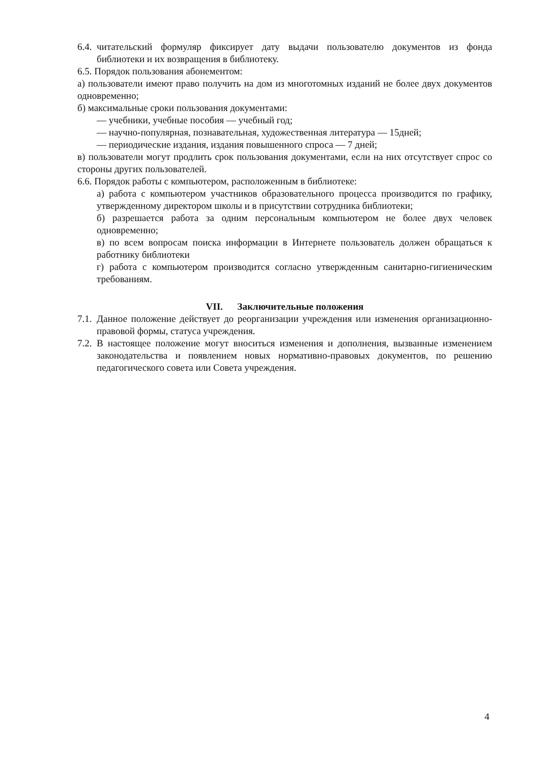6.4.
читательский формуляр фиксирует дату выдачи пользователю документов из фонда библиотеки и их возвращения в библиотеку.
6.5. Порядок пользования абонементом:
а) пользователи имеют право получить на дом из многотомных изданий не более двух документов одновременно;
б) максимальные сроки пользования документами:
— учебники, учебные пособия — учебный год;
— научно-популярная, познавательная, художественная литература — 15дней;
— периодические издания, издания повышенного спроса — 7 дней;
в) пользователи могут продлить срок пользования документами, если на них отсутствует спрос со стороны других пользователей.
6.6. Порядок работы с компьютером, расположенным в библиотеке:
а) работа с компьютером участников образовательного процесса производится по графику, утвержденному директором школы и в присутствии сотрудника библиотеки;
б) разрешается работа за одним персональным компьютером не более двух человек одновременно;
в) по всем вопросам поиска информации в Интернете пользователь должен обращаться к работнику библиотеки
г) работа с компьютером производится согласно утвержденным санитарно-гигиеническим требованиям.
VII. Заключительные положения
7.1.
Данное положение действует до реорганизации учреждения или изменения организационно-правовой формы, статуса учреждения.
7.2.
В настоящее положение могут вноситься изменения и дополнения, вызванные изменением законодательства и появлением новых нормативно-правовых документов, по решению педагогического совета или Совета учреждения.
4